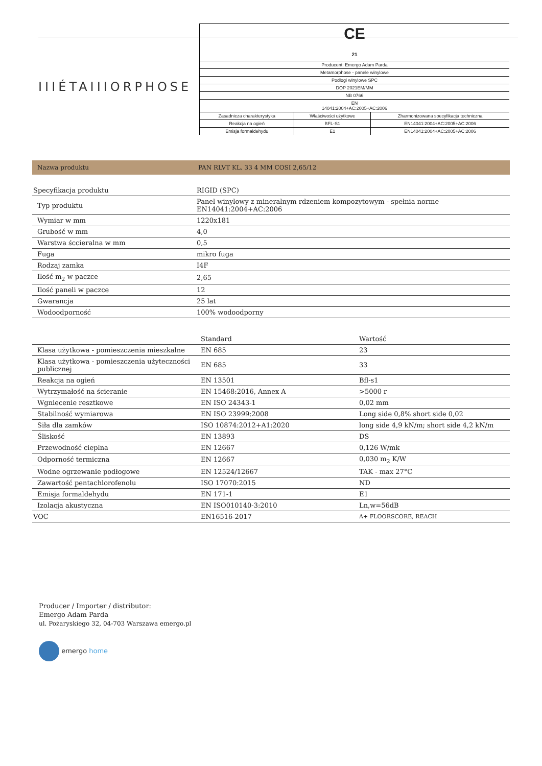IIIÉTAIIIORPHOSE
| CE 21 | | |
| Producent: Emergo Adam Parda | | |
| Metamorphose - panele winylowe | | |
| Podłogi winylowe SPC | | |
| DOP 2021EM/MM | | |
| NB 0766 | | |
| EN 14041:2004+AC:2005+AC:2006 | | |
| Zasadnicza charakterystyka | Właściwości użytkowe | Zharmonizowana specyfikacja techniczna |
| Reakcja na ogień | BFL-S1 | EN14041:2004+AC:2005+AC:2006 |
| Emisja formaldehydu | E1 | EN14041:2004+AC:2005+AC:2006 |
Nazwa produktu PAN RLVT KL. 33 4 MM COSI 2,65/12
| Specyfikacja produktu | RIGID (SPC) |
| Typ produktu | Panel winylowy z mineralnym rdzeniem kompozytowym - spełnia norme EN14041:2004+AC:2006 |
| Wymiar w mm | 1220x181 |
| Grubość w mm | 4,0 |
| Warstwa śccieralna w mm | 0,5 |
| Fuga | mikro fuga |
| Rodzaj zamka | I4F |
| Ilość m<sub>2</sub> w paczce | 2,65 |
| Ilość paneli w paczce | 12 |
| Gwarancja | 25 lat |
| Wodoodporność | 100% wodoodporny |
| | Standard | Wartość |
| --- | --- | --- |
| Klasa użytkowa - pomieszczenia mieszkalne | EN 685 | 23 |
| Klasa użytkowa - pomieszczenia użyteczności publicznej | EN 685 | 33 |
| Reakcja na ogień | EN 13501 | Bfl-s1 |
| Wytrzymałość na ścieranie | EN 15468:2016, Annex A | >5000 r |
| Wgniecenie resztkowe | EN ISO 24343-1 | 0,02 mm |
| Stabilność wymiarowa | EN ISO 23999:2008 | Long side 0,8% short side 0,02 |
| Siła dla zamków | ISO 10874:2012+A1:2020 | long side 4,9 kN/m; short side 4,2 kN/m |
| Śliskość | EN 13893 | DS |
| Przewodność cieplna | EN 12667 | 0,126 W/mk |
| Odporność termiczna | EN 12667 | 0,030 m<sub>2</sub> K/W |
| Wodne ogrzewanie podłogowe | EN 12524/12667 | TAK - max 27°C |
| Zawartość pentachlorofenolu | ISO 17070:2015 | ND |
| Emisja formaldehydu | EN 171-1 | E1 |
| Izolacja akustyczna | EN ISO010140-3:2010 | Ln,w=56dB |
| VOC | EN16516-2017 | A+ FLOORSCORE, REACH |
Producer / Importer / distributor:
Emergo Adam Parda
ul. Pożaryskiego 32, 04-703 Warszawa emergo.pl
emergo home